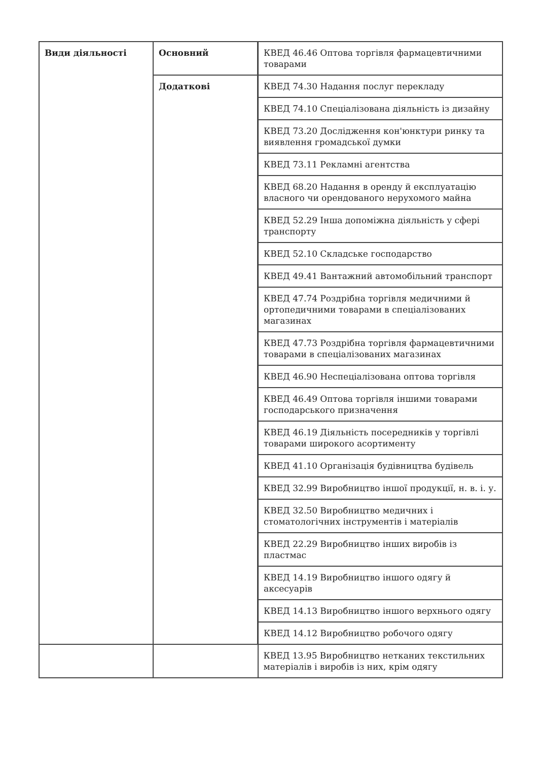| Види діяльності | Основний | КВЕД 46.46 Оптова торгівля фармацевтичними товарами |
| | Додаткові | КВЕД 74.30 Надання послуг перекладу |
| | | КВЕД 74.10 Спеціалізована діяльність із дизайну |
| | | КВЕД 73.20 Дослідження кон'юнктури ринку та виявлення громадської думки |
| | | КВЕД 73.11 Рекламні агентства |
| | | КВЕД 68.20 Надання в оренду й експлуатацію власного чи орендованого нерухомого майна |
| | | КВЕД 52.29 Інша допоміжна діяльність у сфері транспорту |
| | | КВЕД 52.10 Складське господарство |
| | | КВЕД 49.41 Вантажний автомобільний транспорт |
| | | КВЕД 47.74 Роздрібна торгівля медичними й ортопедичними товарами в спеціалізованих магазинах |
| | | КВЕД 47.73 Роздрібна торгівля фармацевтичними товарами в спеціалізованих магазинах |
| | | КВЕД 46.90 Неспеціалізована оптова торгівля |
| | | КВЕД 46.49 Оптова торгівля іншими товарами господарського призначення |
| | | КВЕД 46.19 Діяльність посередників у торгівлі товарами широкого асортименту |
| | | КВЕД 41.10 Організація будівництва будівель |
| | | КВЕД 32.99 Виробництво іншої продукції, н. в. і. у. |
| | | КВЕД 32.50 Виробництво медичних і стоматологічних інструментів і матеріалів |
| | | КВЕД 22.29 Виробництво інших виробів із пластмас |
| | | КВЕД 14.19 Виробництво іншого одягу й аксесуарів |
| | | КВЕД 14.13 Виробництво іншого верхнього одягу |
| | | КВЕД 14.12 Виробництво робочого одягу |
| | | КВЕД 13.95 Виробництво нетканих текстильних матеріалів і виробів із них, крім одягу |